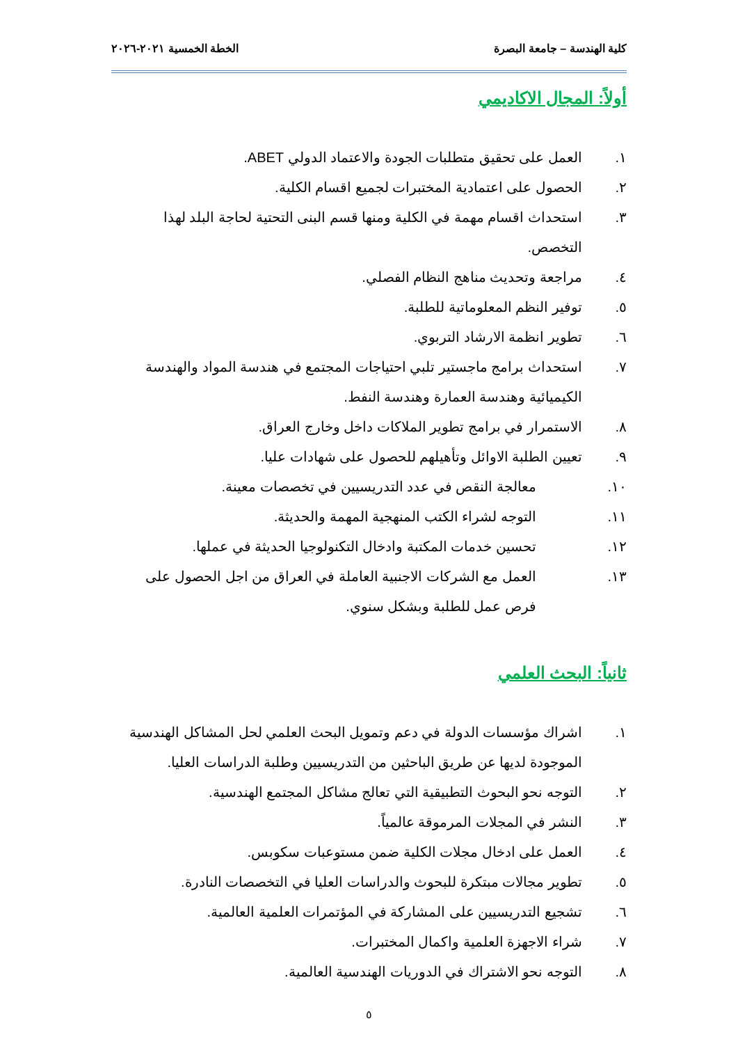كلية الهندسة – جامعة البصرة الخطة الخمسية ٢٠٢١-٢٠٢٦
أولاً: المجال الاكاديمي
١. العمل على تحقيق متطلبات الجودة والاعتماد الدولي ABET.
٢. الحصول على اعتمادية المختبرات لجميع اقسام الكلية.
٣. استحداث اقسام مهمة في الكلية ومنها قسم البنى التحتية لحاجة البلد لهذا التخصص.
٤. مراجعة وتحديث مناهج النظام الفصلي.
٥. توفير النظم المعلوماتية للطلبة.
٦. تطوير انظمة الارشاد التربوي.
٧. استحداث برامج ماجستير تلبي احتياجات المجتمع في هندسة المواد والهندسة الكيميائية وهندسة العمارة وهندسة النفط.
٨. الاستمرار في برامج تطوير الملاكات داخل وخارج العراق.
٩. تعيين الطلبة الاوائل وتأهيلهم للحصول على شهادات عليا.
١٠. معالجة النقص في عدد التدريسيين في تخصصات معينة.
١١. التوجه لشراء الكتب المنهجية المهمة والحديثة.
١٢. تحسين خدمات المكتبة وادخال التكنولوجيا الحديثة في عملها.
١٣. العمل مع الشركات الاجنبية العاملة في العراق من اجل الحصول على فرص عمل للطلبة وبشكل سنوي.
ثانياً: البحث العلمي
١. اشراك مؤسسات الدولة في دعم وتمويل البحث العلمي لحل المشاكل الهندسية الموجودة لديها عن طريق الباحثين من التدريسيين وطلبة الدراسات العليا.
٢. التوجه نحو البحوث التطبيقية التي تعالج مشاكل المجتمع الهندسية.
٣. النشر في المجلات المرموقة عالمياً.
٤. العمل على ادخال مجلات الكلية ضمن مستوعبات سكوبس.
٥. تطوير مجالات مبتكرة للبحوث والدراسات العليا في التخصصات النادرة.
٦. تشجيع التدريسيين على المشاركة في المؤتمرات العلمية العالمية.
٧. شراء الاجهزة العلمية واكمال المختبرات.
٨. التوجه نحو الاشتراك في الدوريات الهندسية العالمية.
٥